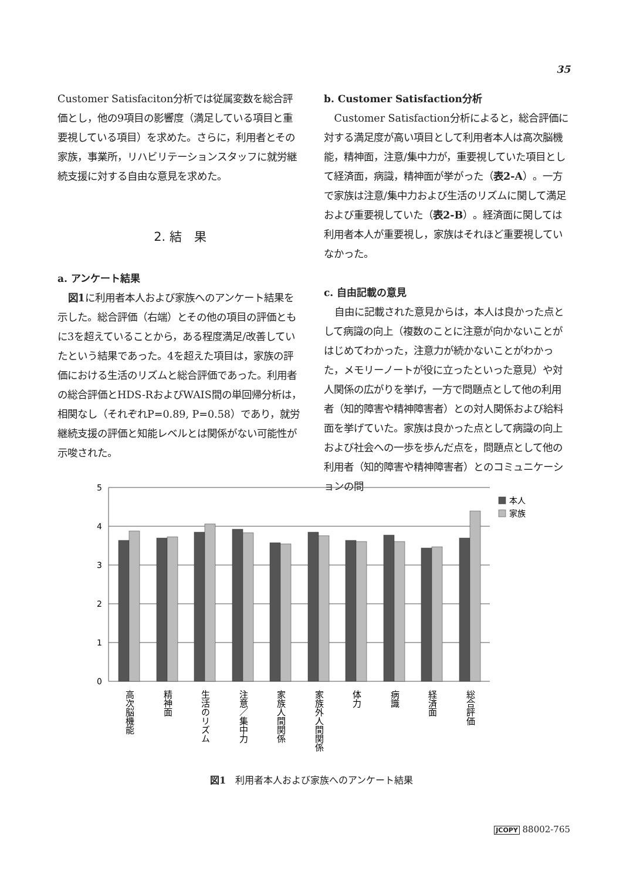35
Customer Satisfaciton分析では従属変数を総合評価とし，他の9項目の影響度（満足している項目と重要視している項目）を求めた。さらに，利用者とその家族，事業所，リハビリテーションスタッフに就労継続支援に対する自由な意見を求めた。
2. 結　果
a. アンケート結果
図1に利用者本人および家族へのアンケート結果を示した。総合評価（右端）とその他の項目の評価ともに3を超えていることから，ある程度満足/改善していたという結果であった。4を超えた項目は，家族の評価における生活のリズムと総合評価であった。利用者の総合評価とHDS-RおよびWAIS間の単回帰分析は，相関なし（それぞれP=0.89, P=0.58）であり，就労継続支援の評価と知能レベルとは関係がない可能性が示唆された。
b. Customer Satisfaction分析
Customer Satisfaction分析によると，総合評価に対する満足度が高い項目として利用者本人は高次脳機能，精神面，注意/集中力が，重要視していた項目として経済面，病識，精神面が挙がった（表2-A）。一方で家族は注意/集中力および生活のリズムに関して満足および重要視していた（表2-B）。経済面に関しては利用者本人が重要視し，家族はそれほど重要視していなかった。
c. 自由記載の意見
自由に記載された意見からは，本人は良かった点として病識の向上（複数のことに注意が向かないことがはじめてわかった，注意力が続かないことがわかった，メモリーノートが役に立ったといった意見）や対人関係の広がりを挙げ，一方で問題点として他の利用者（知的障害や精神障害者）との対人関係および給料面を挙げていた。家族は良かった点として病識の向上および社会への一歩を歩んだ点を，問題点として他の利用者（知的障害や精神障害者）とのコミュニケーションの問
5
4
3
2
1
0
本人
家族
高次脳機能
精神面
生活のリズム
注意／集中力
家族人間関係
家族外人間関係
体力
病識
経済面
総合評価
図1　利用者本人および家族へのアンケート結果
JCOPY 88002-765